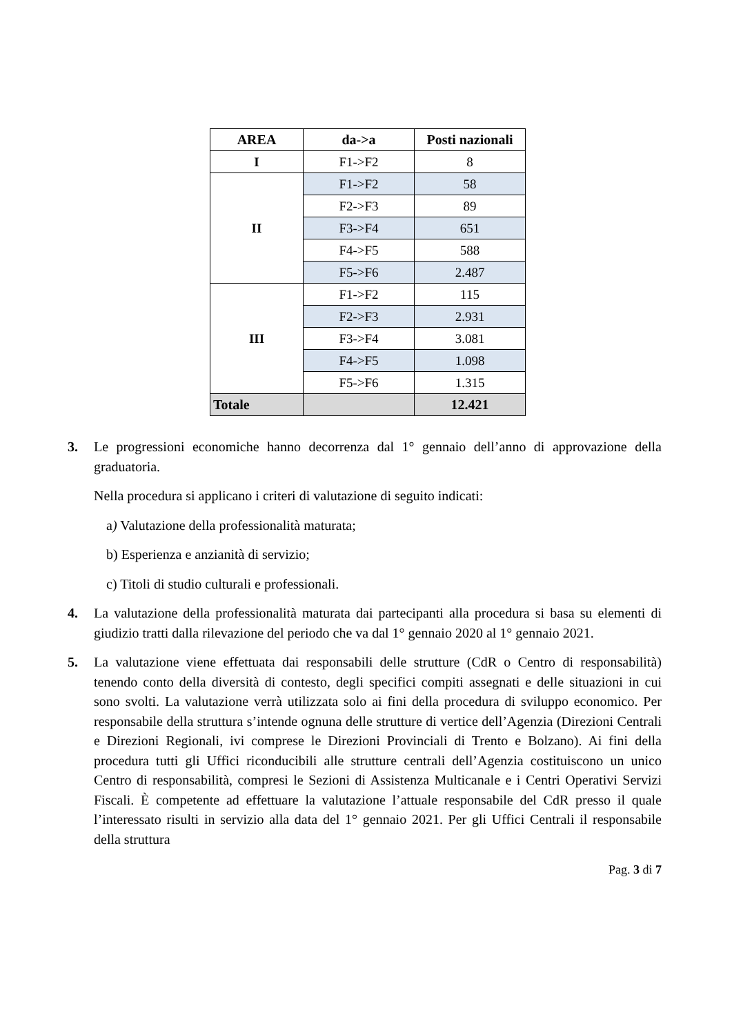| AREA | da->a | Posti nazionali |
| --- | --- | --- |
| I | F1->F2 | 8 |
| II | F1->F2 | 58 |
| | F2->F3 | 89 |
| | F3->F4 | 651 |
| | F4->F5 | 588 |
| | F5->F6 | 2.487 |
| III | F1->F2 | 115 |
| | F2->F3 | 2.931 |
| | F3->F4 | 3.081 |
| | F4->F5 | 1.098 |
| | F5->F6 | 1.315 |
| Totale | | 12.421 |
3. Le progressioni economiche hanno decorrenza dal 1° gennaio dell’anno di approvazione della graduatoria.
Nella procedura si applicano i criteri di valutazione di seguito indicati:
a) Valutazione della professionalità maturata;
b) Esperienza e anzianità di servizio;
c) Titoli di studio culturali e professionali.
4. La valutazione della professionalità maturata dai partecipanti alla procedura si basa su elementi di giudizio tratti dalla rilevazione del periodo che va dal 1° gennaio 2020 al 1° gennaio 2021.
5. La valutazione viene effettuata dai responsabili delle strutture (CdR o Centro di responsabilità) tenendo conto della diversità di contesto, degli specifici compiti assegnati e delle situazioni in cui sono svolti. La valutazione verrà utilizzata solo ai fini della procedura di sviluppo economico. Per responsabile della struttura s’intende ognuna delle strutture di vertice dell’Agenzia (Direzioni Centrali e Direzioni Regionali, ivi comprese le Direzioni Provinciali di Trento e Bolzano). Ai fini della procedura tutti gli Uffici riconducibili alle strutture centrali dell’Agenzia costituiscono un unico Centro di responsabilità, compresi le Sezioni di Assistenza Multicanale e i Centri Operativi Servizi Fiscali. È competente ad effettuare la valutazione l’attuale responsabile del CdR presso il quale l’interessato risulti in servizio alla data del 1° gennaio 2021. Per gli Uffici Centrali il responsabile della struttura
Pag. 3 di 7